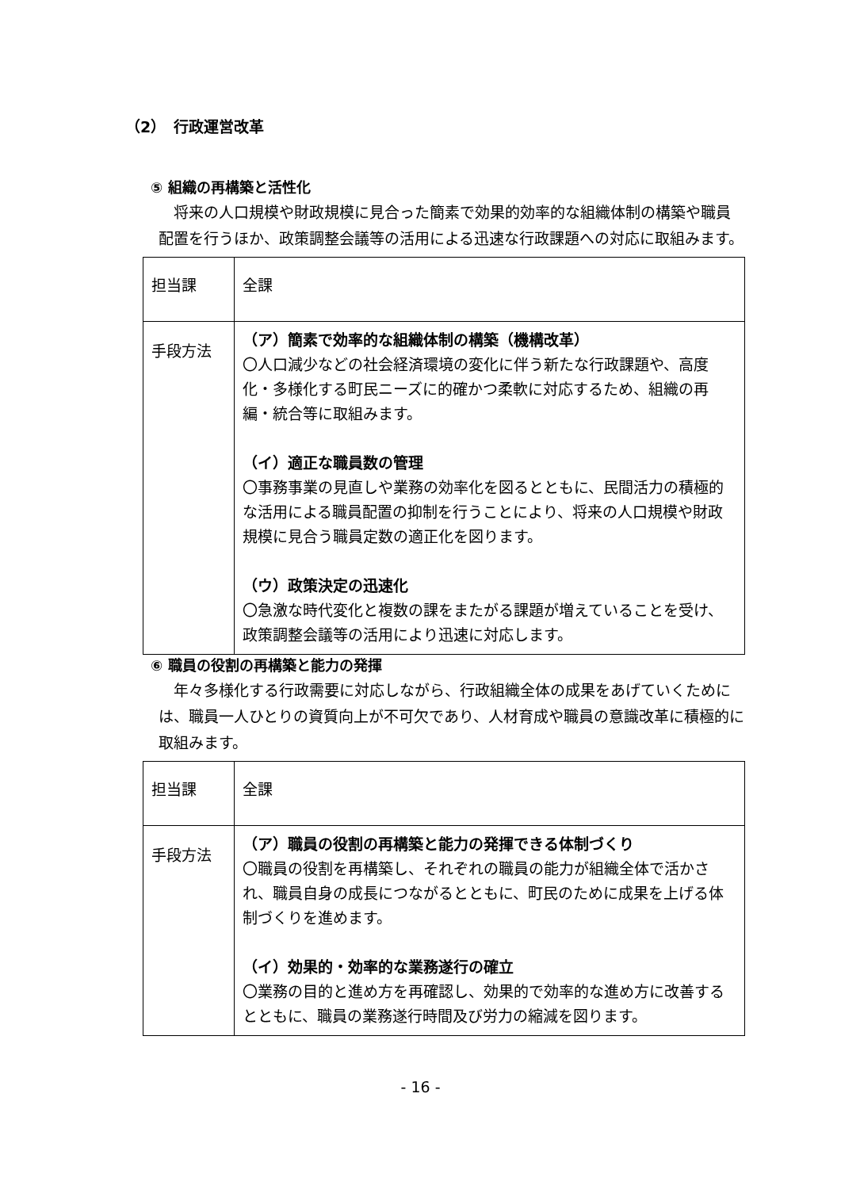（2）　行政運営改革
⑤ 組織の再構築と活性化
　将来の人口規模や財政規模に見合った簡素で効果的効率的な組織体制の構築や職員配置を行うほか、政策調整会議等の活用による迅速な行政課題への対応に取組みます。
| 担当課 | 全課 |
| 手段方法 | （ア）簡素で効率的な組織体制の構築（機構改革） 〇人口減少などの社会経済環境の変化に伴う新たな行政課題や、高度化・多様化する町民ニーズに的確かつ柔軟に対応するため、組織の再編・統合等に取組みます。 （イ）適正な職員数の管理 〇事務事業の見直しや業務の効率化を図るとともに、民間活力の積極的な活用による職員配置の抑制を行うことにより、将来の人口規模や財政規模に見合う職員定数の適正化を図ります。 （ウ）政策決定の迅速化 〇急激な時代変化と複数の課をまたがる課題が増えていることを受け、政策調整会議等の活用により迅速に対応します。 |
⑥ 職員の役割の再構築と能力の発揮
　年々多様化する行政需要に対応しながら、行政組織全体の成果をあげていくためには、職員一人ひとりの資質向上が不可欠であり、人材育成や職員の意識改革に積極的に取組みます。
| 担当課 | 全課 |
| 手段方法 | （ア）職員の役割の再構築と能力の発揮できる体制づくり 〇職員の役割を再構築し、それぞれの職員の能力が組織全体で活かされ、職員自身の成長につながるとともに、町民のために成果を上げる体制づくりを進めます。 （イ）効果的・効率的な業務遂行の確立 〇業務の目的と進め方を再確認し、効果的で効率的な進め方に改善するとともに、職員の業務遂行時間及び労力の縮減を図ります。 |
- 16 -